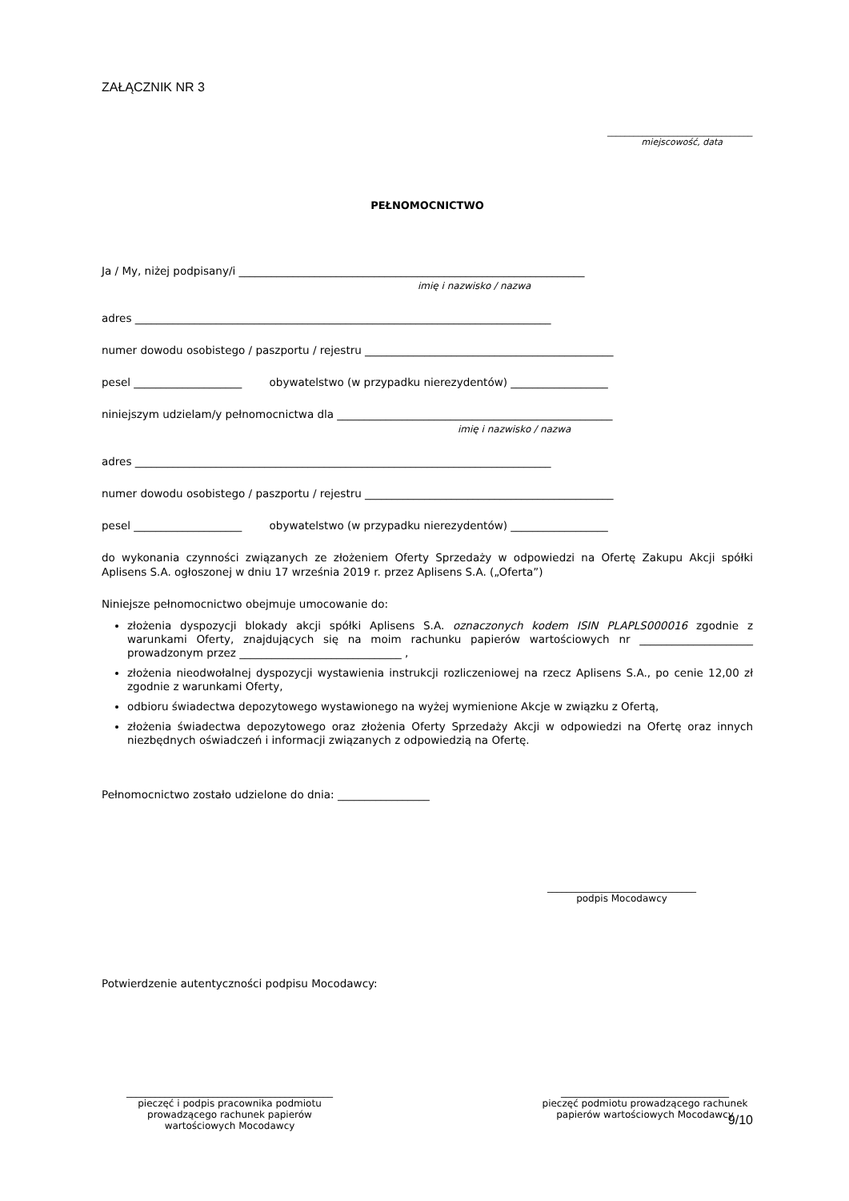ZAŁĄCZNIK NR 3
_________________________________
miejscowość, data
PEŁNOMOCNICTWO
Ja / My, niżej podpisany/i ________________________________________________________________
imię i nazwisko / nazwa
adres _____________________________________________________________________________
numer dowodu osobistego / paszportu / rejestru ______________________________________________
pesel ____________________ obywatelstwo (w przypadku nierezydentów) __________________
niniejszym udzielam/y pełnomocnictwa dla ___________________________________________________
imię i nazwisko / nazwa
adres _____________________________________________________________________________
numer dowodu osobistego / paszportu / rejestru ______________________________________________
pesel ____________________ obywatelstwo (w przypadku nierezydentów) __________________
do wykonania czynności związanych ze złożeniem Oferty Sprzedaży w odpowiedzi na Ofertę Zakupu Akcji spółki Aplisens S.A. ogłoszonej w dniu 17 września 2019 r. przez Aplisens S.A. („Oferta”)
Niniejsze pełnomocnictwo obejmuje umocowanie do:
złożenia dyspozycji blokady akcji spółki Aplisens S.A. oznaczonych kodem ISIN PLAPLS000016 zgodnie z warunkami Oferty, znajdujących się na moim rachunku papierów wartościowych nr _____________________ prowadzonym przez ______________________________ ,
złożenia nieodwołalnej dyspozycji wystawienia instrukcji rozliczeniowej na rzecz Aplisens S.A., po cenie 12,00 zł zgodnie z warunkami Oferty,
odbioru świadectwa depozytowego wystawionego na wyżej wymienione Akcje w związku z Ofertą,
złożenia świadectwa depozytowego oraz złożenia Oferty Sprzedaży Akcji w odpowiedzi na Ofertę oraz innych niezbędnych oświadczeń i informacji związanych z odpowiedzią na Ofertę.
Pełnomocnictwo zostało udzielone do dnia: _________________
_______________________________
podpis Mocodawcy
Potwierdzenie autentyczności podpisu Mocodawcy:
___________________________________________
pieczęć i podpis pracownika podmiotu
prowadzącego rachunek papierów
wartościowych Mocodawcy
___________________________________
pieczęć podmiotu prowadzącego rachunek
papierów wartościowych Mocodawcy
9/10